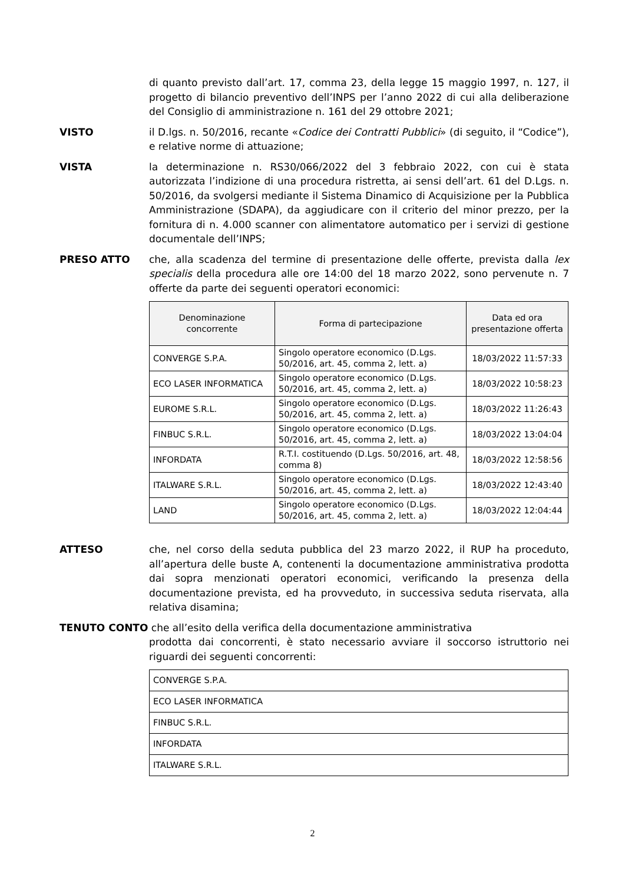di quanto previsto dall’art. 17, comma 23, della legge 15 maggio 1997, n. 127, il progetto di bilancio preventivo dell’INPS per l’anno 2022 di cui alla deliberazione del Consiglio di amministrazione n. 161 del 29 ottobre 2021;
VISTO il D.lgs. n. 50/2016, recante «Codice dei Contratti Pubblici» (di seguito, il “Codice”), e relative norme di attuazione;
VISTA la determinazione n. RS30/066/2022 del 3 febbraio 2022, con cui è stata autorizzata l’indizione di una procedura ristretta, ai sensi dell’art. 61 del D.Lgs. n. 50/2016, da svolgersi mediante il Sistema Dinamico di Acquisizione per la Pubblica Amministrazione (SDAPA), da aggiudicare con il criterio del minor prezzo, per la fornitura di n. 4.000 scanner con alimentatore automatico per i servizi di gestione documentale dell’INPS;
PRESO ATTO che, alla scadenza del termine di presentazione delle offerte, prevista dalla lex specialis della procedura alle ore 14:00 del 18 marzo 2022, sono pervenute n. 7 offerte da parte dei seguenti operatori economici:
| Denominazione concorrente | Forma di partecipazione | Data ed ora presentazione offerta |
| --- | --- | --- |
| CONVERGE S.P.A. | Singolo operatore economico (D.Lgs. 50/2016, art. 45, comma 2, lett. a) | 18/03/2022 11:57:33 |
| ECO LASER INFORMATICA | Singolo operatore economico (D.Lgs. 50/2016, art. 45, comma 2, lett. a) | 18/03/2022 10:58:23 |
| EUROME S.R.L. | Singolo operatore economico (D.Lgs. 50/2016, art. 45, comma 2, lett. a) | 18/03/2022 11:26:43 |
| FINBUC S.R.L. | Singolo operatore economico (D.Lgs. 50/2016, art. 45, comma 2, lett. a) | 18/03/2022 13:04:04 |
| INFORDATA | R.T.I. costituendo (D.Lgs. 50/2016, art. 48, comma 8) | 18/03/2022 12:58:56 |
| ITALWARE S.R.L. | Singolo operatore economico (D.Lgs. 50/2016, art. 45, comma 2, lett. a) | 18/03/2022 12:43:40 |
| LAND | Singolo operatore economico (D.Lgs. 50/2016, art. 45, comma 2, lett. a) | 18/03/2022 12:04:44 |
ATTESO che, nel corso della seduta pubblica del 23 marzo 2022, il RUP ha proceduto, all’apertura delle buste A, contenenti la documentazione amministrativa prodotta dai sopra menzionati operatori economici, verificando la presenza della documentazione prevista, ed ha provveduto, in successiva seduta riservata, alla relativa disamina;
TENUTO CONTO che all’esito della verifica della documentazione amministrativa
prodotta dai concorrenti, è stato necessario avviare il soccorso istruttorio nei riguardi dei seguenti concorrenti:
| CONVERGE S.P.A. |
| ECO LASER INFORMATICA |
| FINBUC S.R.L. |
| INFORDATA |
| ITALWARE S.R.L. |
2